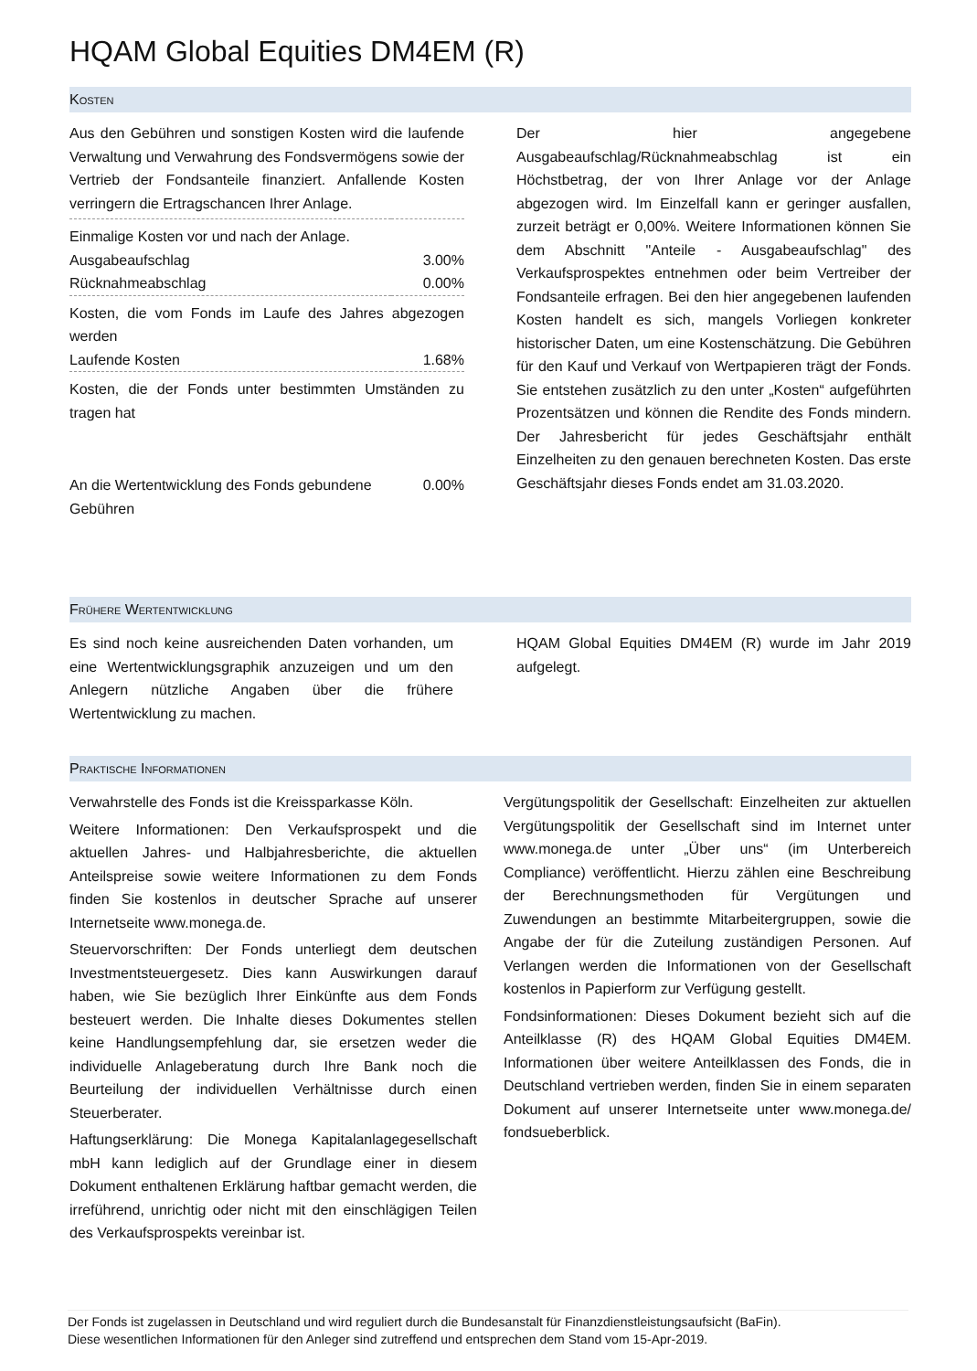HQAM Global Equities DM4EM (R)
KOSTEN
Aus den Gebühren und sonstigen Kosten wird die laufende Verwaltung und Verwahrung des Fondsvermögens sowie der Vertrieb der Fondsanteile finanziert. Anfallende Kosten verringern die Ertragschancen Ihrer Anlage.
| Einmalige Kosten vor und nach der Anlage. | |
| Ausgabeaufschlag | 3.00% |
| Rücknahmeabschlag | 0.00% |
| Kosten, die vom Fonds im Laufe des Jahres abgezogen werden | |
| Laufende Kosten | 1.68% |
| Kosten, die der Fonds unter bestimmten Umständen zu tragen hat | |
| An die Wertentwicklung des Fonds gebundene Gebühren | 0.00% |
Der hier angegebene Ausgabeaufschlag/Rücknahmeabschlag ist ein Höchstbetrag, der von Ihrer Anlage vor der Anlage abgezogen wird. Im Einzelfall kann er geringer ausfallen, zurzeit beträgt er 0,00%. Weitere Informationen können Sie dem Abschnitt "Anteile - Ausgabeaufschlag" des Verkaufsprospektes entnehmen oder beim Vertreiber der Fondsanteile erfragen. Bei den hier angegebenen laufenden Kosten handelt es sich, mangels Vorliegen konkreter historischer Daten, um eine Kostenschätzung. Die Gebühren für den Kauf und Verkauf von Wertpapieren trägt der Fonds. Sie entstehen zusätzlich zu den unter „Kosten“ aufgeführten Prozentsätzen und können die Rendite des Fonds mindern. Der Jahresbericht für jedes Geschäftsjahr enthält Einzelheiten zu den genauen berechneten Kosten. Das erste Geschäftsjahr dieses Fonds endet am 31.03.2020.
FRÜHERE WERTENTWICKLUNG
Es sind noch keine ausreichenden Daten vorhanden, um eine Wertentwicklungsgraphik anzuzeigen und um den Anlegern nützliche Angaben über die frühere Wertentwicklung zu machen.
HQAM Global Equities DM4EM (R) wurde im Jahr 2019 aufgelegt.
PRAKTISCHE INFORMATIONEN
Verwahrstelle des Fonds ist die Kreissparkasse Köln.
Weitere Informationen: Den Verkaufsprospekt und die aktuellen Jahres- und Halbjahresberichte, die aktuellen Anteilspreise sowie weitere Informationen zu dem Fonds finden Sie kostenlos in deutscher Sprache auf unserer Internetseite www.monega.de.
Steuervorschriften: Der Fonds unterliegt dem deutschen Investmentsteuergesetz. Dies kann Auswirkungen darauf haben, wie Sie bezüglich Ihrer Einkünfte aus dem Fonds besteuert werden. Die Inhalte dieses Dokumentes stellen keine Handlungsempfehlung dar, sie ersetzen weder die individuelle Anlageberatung durch Ihre Bank noch die Beurteilung der individuellen Verhältnisse durch einen Steuerberater.
Haftungserklärung: Die Monega Kapitalanlagegesellschaft mbH kann lediglich auf der Grundlage einer in diesem Dokument enthaltenen Erklärung haftbar gemacht werden, die irreführend, unrichtig oder nicht mit den einschlägigen Teilen des Verkaufsprospekts vereinbar ist.
Vergütungspolitik der Gesellschaft: Einzelheiten zur aktuellen Vergütungspolitik der Gesellschaft sind im Internet unter www.monega.de unter „Über uns“ (im Unterbereich Compliance) veröffentlicht. Hierzu zählen eine Beschreibung der Berechnungsmethoden für Vergütungen und Zuwendungen an bestimmte Mitarbeitergruppen, sowie die Angabe der für die Zuteilung zuständigen Personen. Auf Verlangen werden die Informationen von der Gesellschaft kostenlos in Papierform zur Verfügung gestellt.
Fondsinformationen: Dieses Dokument bezieht sich auf die Anteilklasse (R) des HQAM Global Equities DM4EM. Informationen über weitere Anteilklassen des Fonds, die in Deutschland vertrieben werden, finden Sie in einem separaten Dokument auf unserer Internetseite unter www.monega.de/ fondsueberblick.
Der Fonds ist zugelassen in Deutschland und wird reguliert durch die Bundesanstalt für Finanzdienstleistungsaufsicht (BaFin).
Diese wesentlichen Informationen für den Anleger sind zutreffend und entsprechen dem Stand vom 15-Apr-2019.